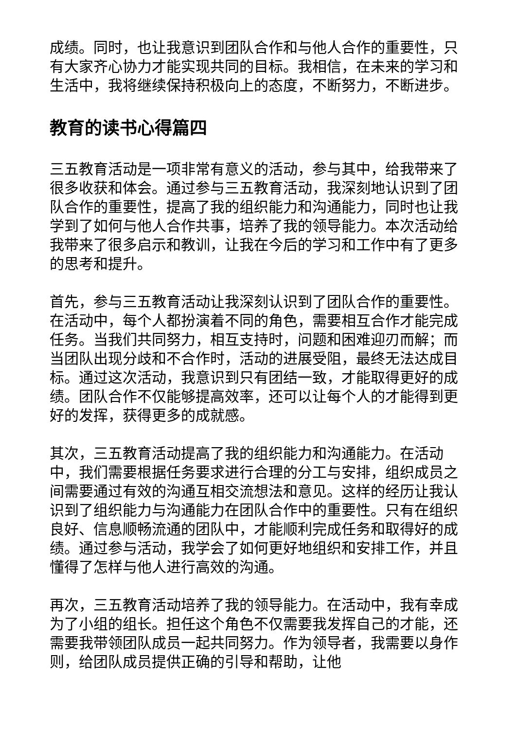成绩。同时，也让我意识到团队合作和与他人合作的重要性，只有大家齐心协力才能实现共同的目标。我相信，在未来的学习和生活中，我将继续保持积极向上的态度，不断努力，不断进步。
教育的读书心得篇四
三五教育活动是一项非常有意义的活动，参与其中，给我带来了很多收获和体会。通过参与三五教育活动，我深刻地认识到了团队合作的重要性，提高了我的组织能力和沟通能力，同时也让我学到了如何与他人合作共事，培养了我的领导能力。本次活动给我带来了很多启示和教训，让我在今后的学习和工作中有了更多的思考和提升。
首先，参与三五教育活动让我深刻认识到了团队合作的重要性。在活动中，每个人都扮演着不同的角色，需要相互合作才能完成任务。当我们共同努力，相互支持时，问题和困难迎刃而解；而当团队出现分歧和不合作时，活动的进展受阻，最终无法达成目标。通过这次活动，我意识到只有团结一致，才能取得更好的成绩。团队合作不仅能够提高效率，还可以让每个人的才能得到更好的发挥，获得更多的成就感。
其次，三五教育活动提高了我的组织能力和沟通能力。在活动中，我们需要根据任务要求进行合理的分工与安排，组织成员之间需要通过有效的沟通互相交流想法和意见。这样的经历让我认识到了组织能力与沟通能力在团队合作中的重要性。只有在组织良好、信息顺畅流通的团队中，才能顺利完成任务和取得好的成绩。通过参与活动，我学会了如何更好地组织和安排工作，并且懂得了怎样与他人进行高效的沟通。
再次，三五教育活动培养了我的领导能力。在活动中，我有幸成为了小组的组长。担任这个角色不仅需要我发挥自己的才能，还需要我带领团队成员一起共同努力。作为领导者，我需要以身作则，给团队成员提供正确的引导和帮助，让他